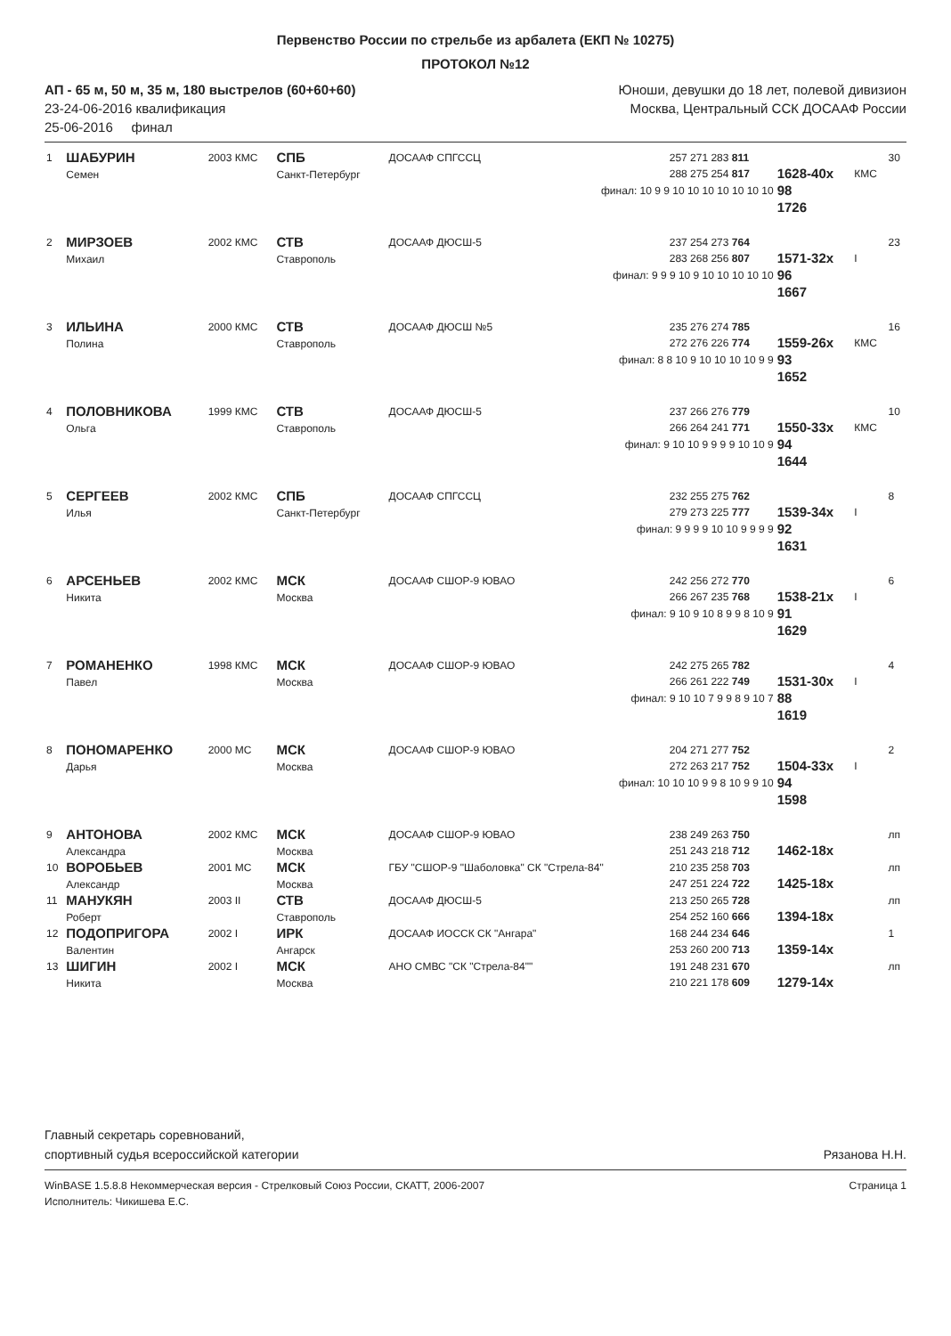Первенство России по стрельбе из арбалета (ЕКП № 10275)
ПРОТОКОЛ №12
АП - 65 м, 50 м, 35 м, 180 выстрелов (60+60+60)
23-24-06-2016 квалификация
25-06-2016 финал
Юноши, девушки до 18 лет, полевой дивизион
Москва, Центральный ССК ДОСААФ России
| 1 | ШАБУРИН Семен | 2003 КМС | СПБ Санкт-Петербург | ДОСААФ СПГССЦ | 257 271 283 811 288 275 254 817 | 1628-40x | КМС | 30 |
| | | | | финал: 10 9 9 10 10 10 10 10 10 10 | | 98 1726 | | |
| 2 | МИРЗОЕВ Михаил | 2002 КМС | СТВ Ставрополь | ДОСААФ ДЮСШ-5 | 237 254 273 764 283 268 256 807 | 1571-32x | I | 23 |
| | | | | финал: 9 9 9 10 9 10 10 10 10 10 | | 96 1667 | | |
| 3 | ИЛЬИНА Полина | 2000 КМС | СТВ Ставрополь | ДОСААФ ДЮСШ №5 | 235 276 274 785 272 276 226 774 | 1559-26x | КМС | 16 |
| | | | | финал: 8 8 10 9 10 10 10 10 9 9 | | 93 1652 | | |
| 4 | ПОЛОВНИКОВА Ольга | 1999 КМС | СТВ Ставрополь | ДОСААФ ДЮСШ-5 | 237 266 276 779 266 264 241 771 | 1550-33x | КМС | 10 |
| | | | | финал: 9 10 10 9 9 9 9 10 10 9 | | 94 1644 | | |
| 5 | СЕРГЕЕВ Илья | 2002 КМС | СПБ Санкт-Петербург | ДОСААФ СПГССЦ | 232 255 275 762 279 273 225 777 | 1539-34x | I | 8 |
| | | | | финал: 9 9 9 9 10 10 9 9 9 9 | | 92 1631 | | |
| 6 | АРСЕНЬЕВ Никита | 2002 КМС | МСК Москва | ДОСААФ СШОР-9 ЮВАО | 242 256 272 770 266 267 235 768 | 1538-21x | I | 6 |
| | | | | финал: 9 10 9 10 8 9 9 8 10 9 | | 91 1629 | | |
| 7 | РОМАНЕНКО Павел | 1998 КМС | МСК Москва | ДОСААФ СШОР-9 ЮВАО | 242 275 265 782 266 261 222 749 | 1531-30x | I | 4 |
| | | | | финал: 9 10 10 7 9 9 8 9 10 7 | | 88 1619 | | |
| 8 | ПОНОМАРЕНКО Дарья | 2000 МС | МСК Москва | ДОСААФ СШОР-9 ЮВАО | 204 271 277 752 272 263 217 752 | 1504-33x | I | 2 |
| | | | | финал: 10 10 10 9 9 8 10 9 9 10 | | 94 1598 | | |
| 9 | АНТОНОВА Александра | 2002 КМС | МСК Москва | ДОСААФ СШОР-9 ЮВАО | 238 249 263 750 251 243 218 712 | 1462-18x | | лп |
| 10 | ВОРОБЬЕВ Александр | 2001 МС | МСК Москва | ГБУ "СШОР-9 "Шаболовка" СК "Стрела-84" | 210 235 258 703 247 251 224 722 | 1425-18x | | лп |
| 11 | МАНУКЯН Роберт | 2003 II | СТВ Ставрополь | ДОСААФ ДЮСШ-5 | 213 250 265 728 254 252 160 666 | 1394-18x | | лп |
| 12 | ПОДОПРИГОРА Валентин | 2002 I | ИРК Ангарск | ДОСААФ ИОССК СК "Ангара" | 168 244 234 646 253 260 200 713 | 1359-14x | | 1 |
| 13 | ШИГИН Никита | 2002 I | МСК Москва | АНО СМВС "СК "Стрела-84"" | 191 248 231 670 210 221 178 609 | 1279-14x | | лп |
Главный секретарь соревнований,
спортивный судья всероссийской категории
Рязанова Н.Н.
WinBASE 1.5.8.8 Некоммерческая версия - Стрелковый Союз России, СКАТТ, 2006-2007
Исполнитель: Чикишева Е.С.
Страница 1